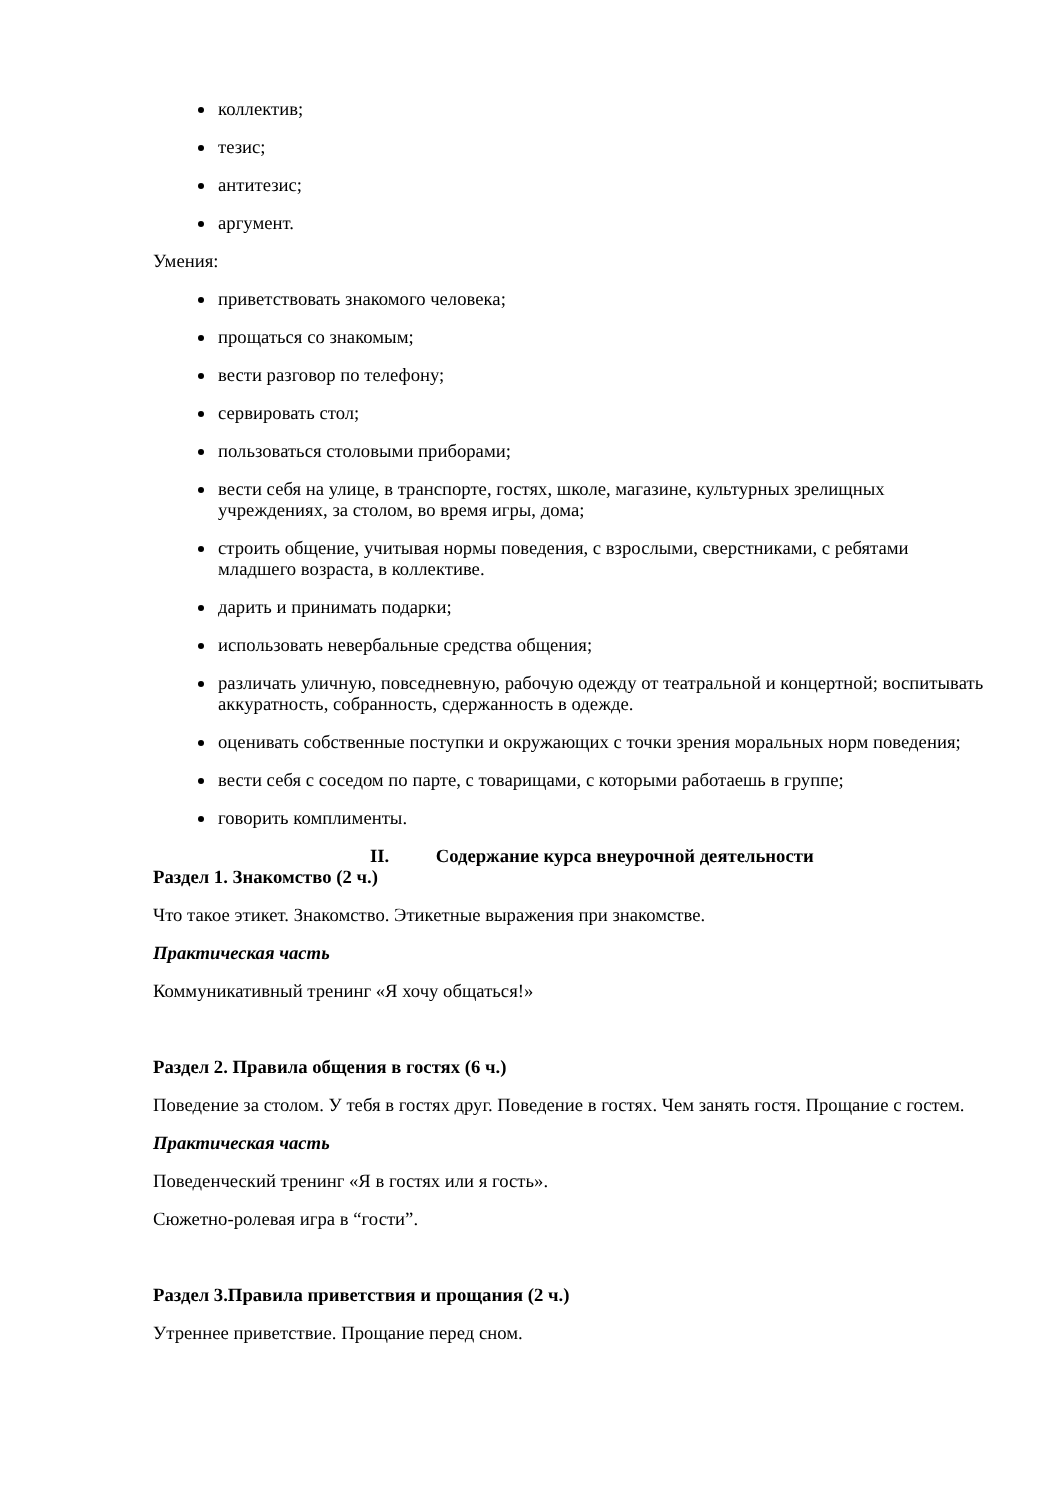коллектив;
тезис;
антитезис;
аргумент.
Умения:
приветствовать знакомого человека;
прощаться со знакомым;
вести разговор по телефону;
сервировать стол;
пользоваться столовыми приборами;
вести себя на улице, в транспорте, гостях, школе, магазине, культурных зрелищных учреждениях, за столом, во время игры, дома;
строить общение, учитывая нормы поведения, с взрослыми, сверстниками, с ребятами младшего возраста, в коллективе.
дарить и принимать подарки;
использовать невербальные средства общения;
различать уличную, повседневную, рабочую одежду от театральной и концертной; воспитывать аккуратность, собранность, сдержанность в одежде.
оценивать собственные поступки и окружающих с точки зрения моральных норм поведения;
вести себя с соседом по парте, с товарищами, с которыми работаешь в группе;
говорить комплименты.
II. Содержание курса внеурочной деятельности
Раздел 1. Знакомство (2 ч.)
Что такое этикет. Знакомство. Этикетные выражения при знакомстве.
Практическая часть
Коммуникативный тренинг «Я хочу общаться!»
Раздел 2. Правила общения в гостях (6 ч.)
Поведение за столом. У тебя в гостях друг. Поведение в гостях. Чем занять гостя. Прощание с гостем.
Практическая часть
Поведенческий тренинг «Я в гостях или я гость».
Сюжетно-ролевая игра в “гости”.
Раздел 3.Правила приветствия и прощания (2 ч.)
Утреннее приветствие. Прощание перед сном.